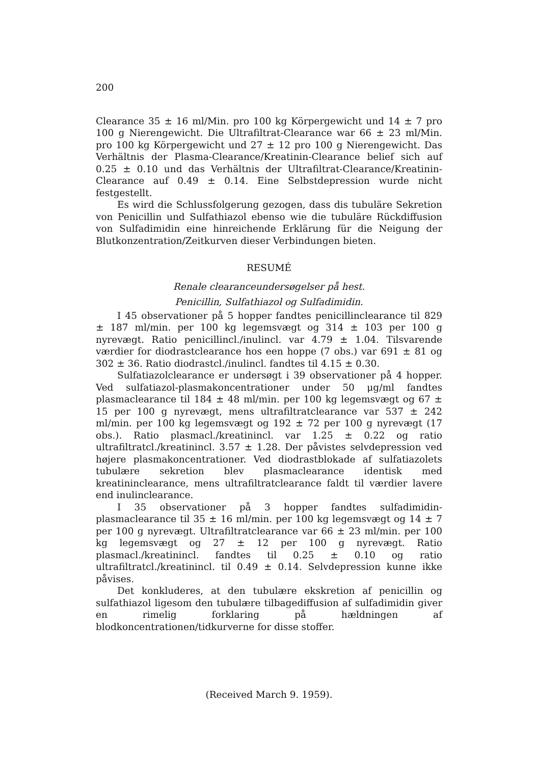200
Clearance 35 ± 16 ml/Min. pro 100 kg Körpergewicht und 14 ± 7 pro 100 g Nierengewicht. Die Ultrafiltrat-Clearance war 66 ± 23 ml/Min. pro 100 kg Körpergewicht und 27 ± 12 pro 100 g Nierengewicht. Das Verhältnis der Plasma-Clearance/Kreatinin-Clearance belief sich auf 0.25 ± 0.10 und das Verhältnis der Ultrafiltrat-Clearance/Kreatinin-Clearance auf 0.49 ± 0.14. Eine Selbstdepression wurde nicht festgestellt.
Es wird die Schlussfolgerung gezogen, dass dis tubuläre Sekretion von Penicillin und Sulfathiazol ebenso wie die tubuläre Rückdiffusion von Sulfadimidin eine hinreichende Erklärung für die Neigung der Blutkonzentration/Zeitkurven dieser Verbindungen bieten.
RESUMÉ
Renale clearanceundersøgelser på hest.
Penicillin, Sulfathiazol og Sulfadimidin.
I 45 observationer på 5 hopper fandtes penicillinclearance til 829 ± 187 ml/min. per 100 kg legemsvægt og 314 ± 103 per 100 g nyrevægt. Ratio penicillincl./inulincl. var 4.79 ± 1.04. Tilsvarende værdier for diodrastclearance hos een hoppe (7 obs.) var 691 ± 81 og 302 ± 36. Ratio diodrastcl./inulincl. fandtes til 4.15 ± 0.30.
Sulfatiazolclearance er undersøgt i 39 observationer på 4 hopper. Ved sulfatiazol-plasmakoncentrationer under 50 μg/ml fandtes plasmaclearance til 184 ± 48 ml/min. per 100 kg legemsvægt og 67 ± 15 per 100 g nyrevægt, mens ultrafiltratclearance var 537 ± 242 ml/min. per 100 kg legemsvægt og 192 ± 72 per 100 g nyrevægt (17 obs.). Ratio plasmacl./kreatinincl. var 1.25 ± 0.22 og ratio ultrafiltratcl./kreatinincl. 3.57 ± 1.28. Der påvistes selvdepression ved højere plasmakoncentrationer. Ved diodrastblokade af sulfatiazolets tubulære sekretion blev plasmaclearance identisk med kreatininclearance, mens ultrafiltratclearance faldt til værdier lavere end inulinclearance.
I 35 observationer på 3 hopper fandtes sulfadimidin-plasmaclearance til 35 ± 16 ml/min. per 100 kg legemsvægt og 14 ± 7 per 100 g nyrevægt. Ultrafiltratclearance var 66 ± 23 ml/min. per 100 kg legemsvægt og 27 ± 12 per 100 g nyrevægt. Ratio plasmacl./kreatinincl. fandtes til 0.25 ± 0.10 og ratio ultrafiltratcl./kreatinincl. til 0.49 ± 0.14. Selvdepression kunne ikke påvises.
Det konkluderes, at den tubulære ekskretion af penicillin og sulfathiazol ligesom den tubulære tilbagediffusion af sulfadimidin giver en rimelig forklaring på hældningen af blodkoncentrationen/tidkurverne for disse stoffer.
(Received March 9. 1959).